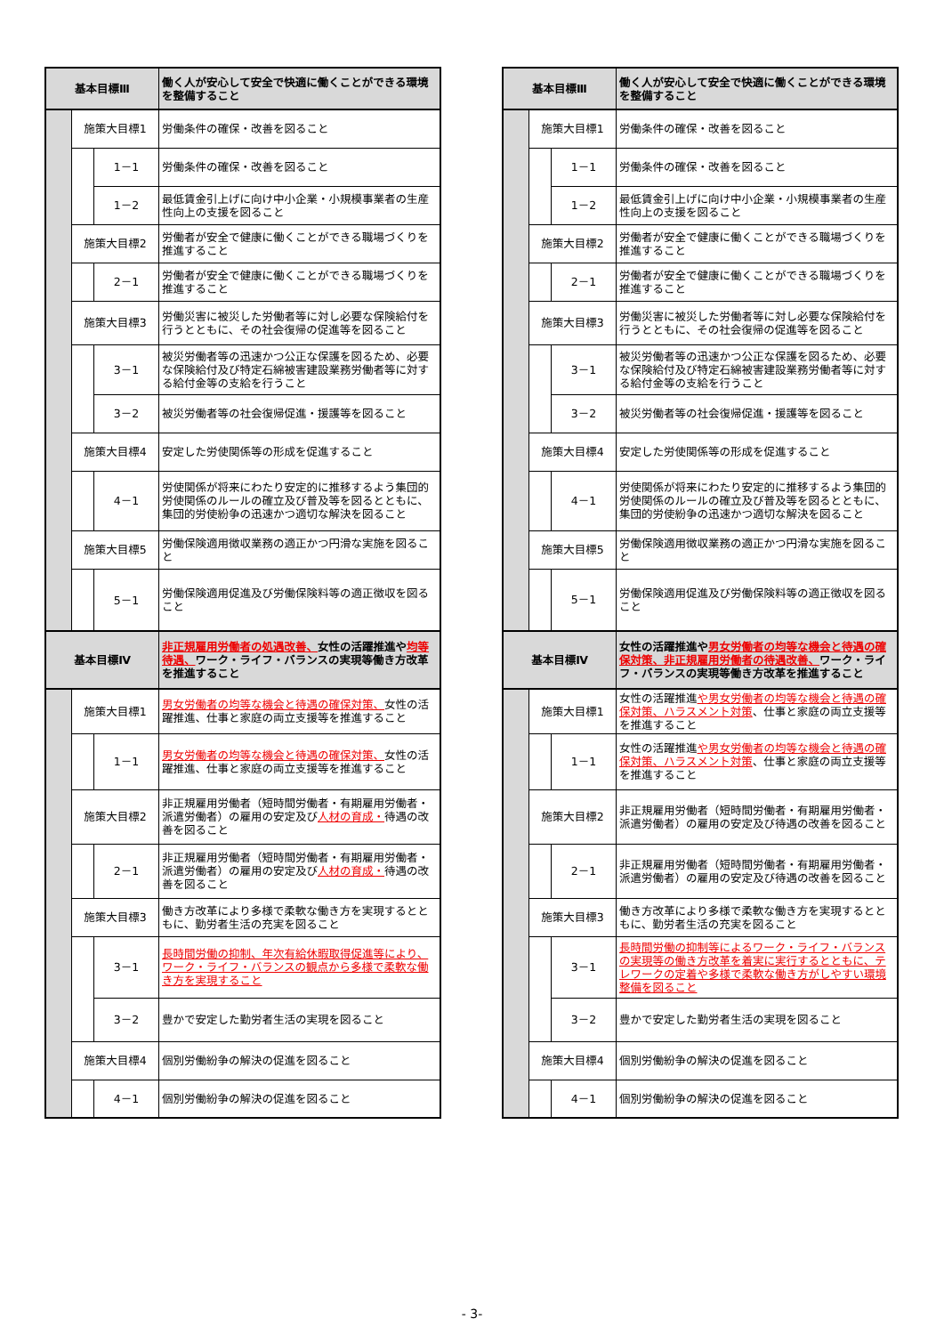| 基本目標Ⅲ | | | 働く人が安心して安全で快適に働くことができる環境を整備すること |
| | 施策大目標1 | | 労働条件の確保・改善を図ること |
| | | 1－1 | 労働条件の確保・改善を図ること |
| | | 1－2 | 最低賃金引上げに向け中小企業・小規模事業者の生産性向上の支援を図ること |
| | 施策大目標2 | | 労働者が安全で健康に働くことができる職場づくりを推進すること |
| | | 2－1 | 労働者が安全で健康に働くことができる職場づくりを推進すること |
| | 施策大目標3 | | 労働災害に被災した労働者等に対し必要な保険給付を行うとともに、その社会復帰の促進等を図ること |
| | | 3－1 | 被災労働者等の迅速かつ公正な保護を図るため、必要な保険給付及び特定石綿被害建設業務労働者等に対する給付金等の支給を行うこと |
| | | 3－2 | 被災労働者等の社会復帰促進・援護等を図ること |
| | 施策大目標4 | | 安定した労使関係等の形成を促進すること |
| | | 4－1 | 労使関係が将来にわたり安定的に推移するよう集団的労使関係のルールの確立及び普及等を図るとともに、集団的労使紛争の迅速かつ適切な解決を図ること |
| | 施策大目標5 | | 労働保険適用徴収業務の適正かつ円滑な実施を図ること |
| | | 5－1 | 労働保険適用促進及び労働保険料等の適正徴収を図ること |
| 基本目標Ⅳ | | | 非正規雇用労働者の処遇改善、 女性の活躍推進や 均等待遇、 ワーク・ライフ・バランスの実現等働き方改革を推進すること |
| | 施策大目標1 | | 男女労働者の均等な機会と待遇の確保対策、 女性の活躍推進、仕事と家庭の両立支援等を推進すること |
| | | 1－1 | 男女労働者の均等な機会と待遇の確保対策、 女性の活躍推進、仕事と家庭の両立支援等を推進すること |
| | 施策大目標2 | | 非正規雇用労働者（短時間労働者・有期雇用労働者・派遣労働者）の雇用の安定及び 人材の育成・ 待遇の改善を図ること |
| | | 2－1 | 非正規雇用労働者（短時間労働者・有期雇用労働者・派遣労働者）の雇用の安定及び 人材の育成・ 待遇の改善を図ること |
| | 施策大目標3 | | 働き方改革により多様で柔軟な働き方を実現するとともに、勤労者生活の充実を図ること |
| | | 3－1 | 長時間労働の抑制、年次有給休暇取得促進等により、ワーク・ライフ・バランスの観点から多様で柔軟な働き方を実現すること |
| | | 3－2 | 豊かで安定した勤労者生活の実現を図ること |
| | 施策大目標4 | | 個別労働紛争の解決の促進を図ること |
| | | 4－1 | 個別労働紛争の解決の促進を図ること |
| 基本目標Ⅲ | | | 働く人が安心して安全で快適に働くことができる環境を整備すること |
| | 施策大目標1 | | 労働条件の確保・改善を図ること |
| | | 1－1 | 労働条件の確保・改善を図ること |
| | | 1－2 | 最低賃金引上げに向け中小企業・小規模事業者の生産性向上の支援を図ること |
| | 施策大目標2 | | 労働者が安全で健康に働くことができる職場づくりを推進すること |
| | | 2－1 | 労働者が安全で健康に働くことができる職場づくりを推進すること |
| | 施策大目標3 | | 労働災害に被災した労働者等に対し必要な保険給付を行うとともに、その社会復帰の促進等を図ること |
| | | 3－1 | 被災労働者等の迅速かつ公正な保護を図るため、必要な保険給付及び特定石綿被害建設業務労働者等に対する給付金等の支給を行うこと |
| | | 3－2 | 被災労働者等の社会復帰促進・援護等を図ること |
| | 施策大目標4 | | 安定した労使関係等の形成を促進すること |
| | | 4－1 | 労使関係が将来にわたり安定的に推移するよう集団的労使関係のルールの確立及び普及等を図るとともに、集団的労使紛争の迅速かつ適切な解決を図ること |
| | 施策大目標5 | | 労働保険適用徴収業務の適正かつ円滑な実施を図ること |
| | | 5－1 | 労働保険適用促進及び労働保険料等の適正徴収を図ること |
| 基本目標Ⅳ | | | 女性の活躍推進や 男女労働者の均等な機会と待遇の確保対策、非正規雇用労働者の待遇改善、 ワーク・ライフ・バランスの実現等働き方改革を推進すること |
| | 施策大目標1 | | 女性の活躍推進 や男女労働者の均等な機会と待遇の確保対策、ハラスメント対策 、仕事と家庭の両立支援等を推進すること |
| | | 1－1 | 女性の活躍推進 や男女労働者の均等な機会と待遇の確保対策、ハラスメント対策 、仕事と家庭の両立支援等を推進すること |
| | 施策大目標2 | | 非正規雇用労働者（短時間労働者・有期雇用労働者・派遣労働者）の雇用の安定及び待遇の改善を図ること |
| | | 2－1 | 非正規雇用労働者（短時間労働者・有期雇用労働者・派遣労働者）の雇用の安定及び待遇の改善を図ること |
| | 施策大目標3 | | 働き方改革により多様で柔軟な働き方を実現するとともに、勤労者生活の充実を図ること |
| | | 3－1 | 長時間労働の抑制等によるワーク・ライフ・バランスの実現等の働き方改革を着実に実行するとともに、テレワークの定着や多様で柔軟な働き方がしやすい環境整備を図ること |
| | | 3－2 | 豊かで安定した勤労者生活の実現を図ること |
| | 施策大目標4 | | 個別労働紛争の解決の促進を図ること |
| | | 4－1 | 個別労働紛争の解決の促進を図ること |
- 3-